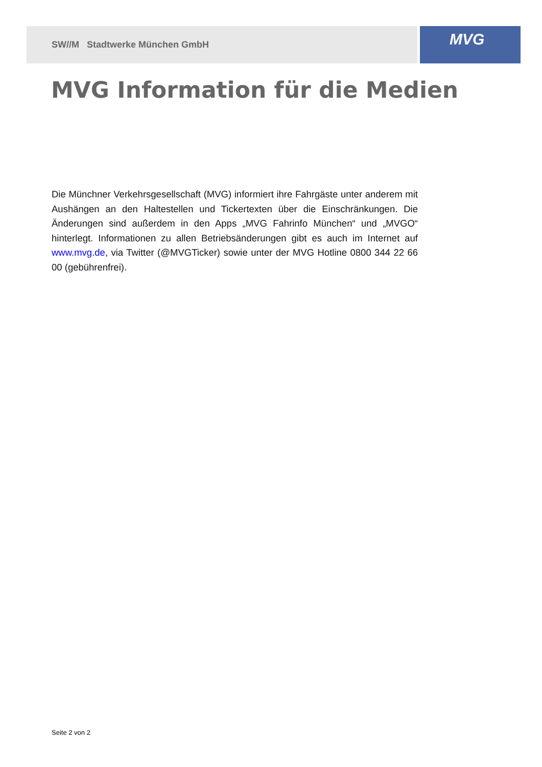SW//M Stadtwerke München GmbH
MVG
MVG Information für die Medien
Die Münchner Verkehrsgesellschaft (MVG) informiert ihre Fahrgäste unter anderem mit Aushängen an den Haltestellen und Tickertexten über die Einschränkungen. Die Änderungen sind außerdem in den Apps „MVG Fahrinfo München“ und „MVGO“ hinterlegt. Informationen zu allen Betriebsänderungen gibt es auch im Internet auf www.mvg.de, via Twitter (@MVGTicker) sowie unter der MVG Hotline 0800 344 22 66 00 (gebührenfrei).
Seite 2 von 2